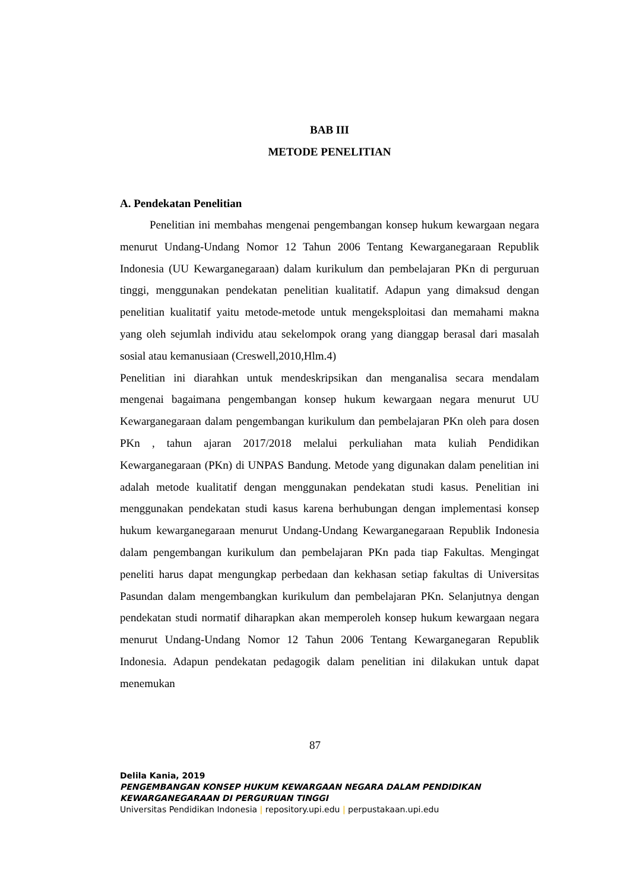BAB III
METODE PENELITIAN
A. Pendekatan Penelitian
Penelitian ini membahas mengenai pengembangan konsep hukum kewargaan negara menurut Undang-Undang Nomor 12 Tahun 2006 Tentang Kewarganegaraan Republik Indonesia (UU Kewarganegaraan) dalam kurikulum dan pembelajaran PKn di perguruan tinggi, menggunakan pendekatan penelitian kualitatif. Adapun yang dimaksud dengan penelitian kualitatif yaitu metode-metode untuk mengeksploitasi dan memahami makna yang oleh sejumlah individu atau sekelompok orang yang dianggap berasal dari masalah sosial atau kemanusiaan (Creswell,2010,Hlm.4)
Penelitian ini diarahkan untuk mendeskripsikan dan menganalisa secara mendalam mengenai bagaimana pengembangan konsep hukum kewargaan negara menurut UU Kewarganegaraan dalam pengembangan kurikulum dan pembelajaran PKn oleh para dosen PKn , tahun ajaran 2017/2018 melalui perkuliahan mata kuliah Pendidikan Kewarganegaraan (PKn) di UNPAS Bandung. Metode yang digunakan dalam penelitian ini adalah metode kualitatif dengan menggunakan pendekatan studi kasus. Penelitian ini menggunakan pendekatan studi kasus karena berhubungan dengan implementasi konsep hukum kewarganegaraan menurut Undang-Undang Kewarganegaraan Republik Indonesia dalam pengembangan kurikulum dan pembelajaran PKn pada tiap Fakultas. Mengingat peneliti harus dapat mengungkap perbedaan dan kekhasan setiap fakultas di Universitas Pasundan dalam mengembangkan kurikulum dan pembelajaran PKn. Selanjutnya dengan pendekatan studi normatif diharapkan akan memperoleh konsep hukum kewargaan negara menurut Undang-Undang Nomor 12 Tahun 2006 Tentang Kewarganegaran Republik Indonesia. Adapun pendekatan pedagogik dalam penelitian ini dilakukan untuk dapat menemukan
87
Delila Kania, 2019
PENGEMBANGAN KONSEP HUKUM KEWARGAAN NEGARA DALAM PENDIDIKAN
KEWARGANEGARAAN DI PERGURUAN TINGGI
Universitas Pendidikan Indonesia | repository.upi.edu | perpustakaan.upi.edu